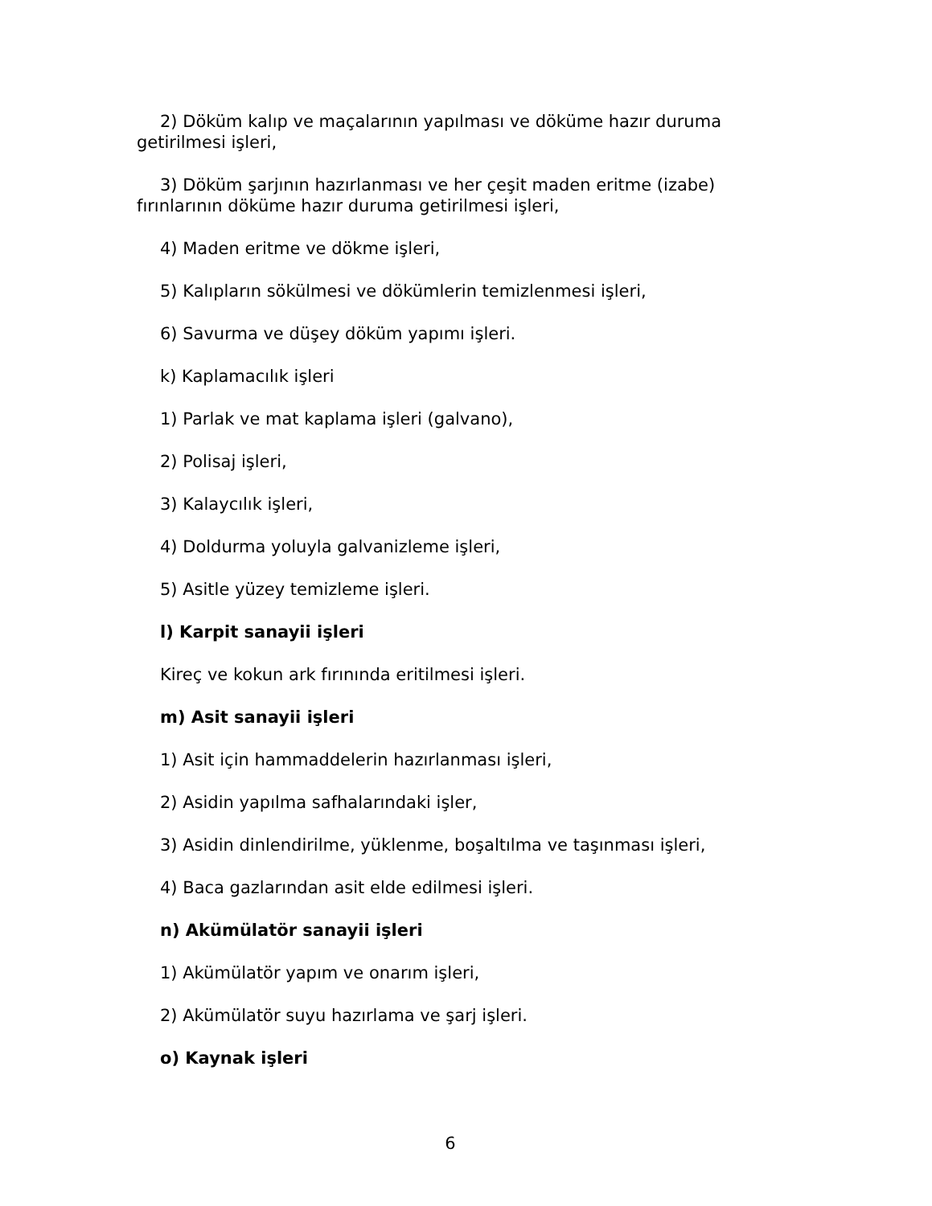2) Döküm kalıp ve maçalarının yapılması ve döküme hazır duruma getirilmesi işleri,
3) Döküm şarjının hazırlanması ve her çeşit maden eritme (izabe) fırınlarının döküme hazır duruma getirilmesi işleri,
4) Maden eritme ve dökme işleri,
5) Kalıpların sökülmesi ve dökümlerin temizlenmesi işleri,
6) Savurma ve düşey döküm yapımı işleri.
k) Kaplamacılık işleri
1) Parlak ve mat kaplama işleri (galvano),
2) Polisaj işleri,
3) Kalaycılık işleri,
4) Doldurma yoluyla galvanizleme işleri,
5) Asitle yüzey temizleme işleri.
l) Karpit sanayii işleri
Kireç ve kokun ark fırınında eritilmesi işleri.
m) Asit sanayii işleri
1) Asit için hammaddelerin hazırlanması işleri,
2) Asidin yapılma safhalarındaki işler,
3) Asidin dinlendirilme, yüklenme, boşaltılma ve taşınması işleri,
4) Baca gazlarından asit elde edilmesi işleri.
n) Akümülatör sanayii işleri
1) Akümülatör yapım ve onarım işleri,
2) Akümülatör suyu hazırlama ve şarj işleri.
o) Kaynak işleri
6